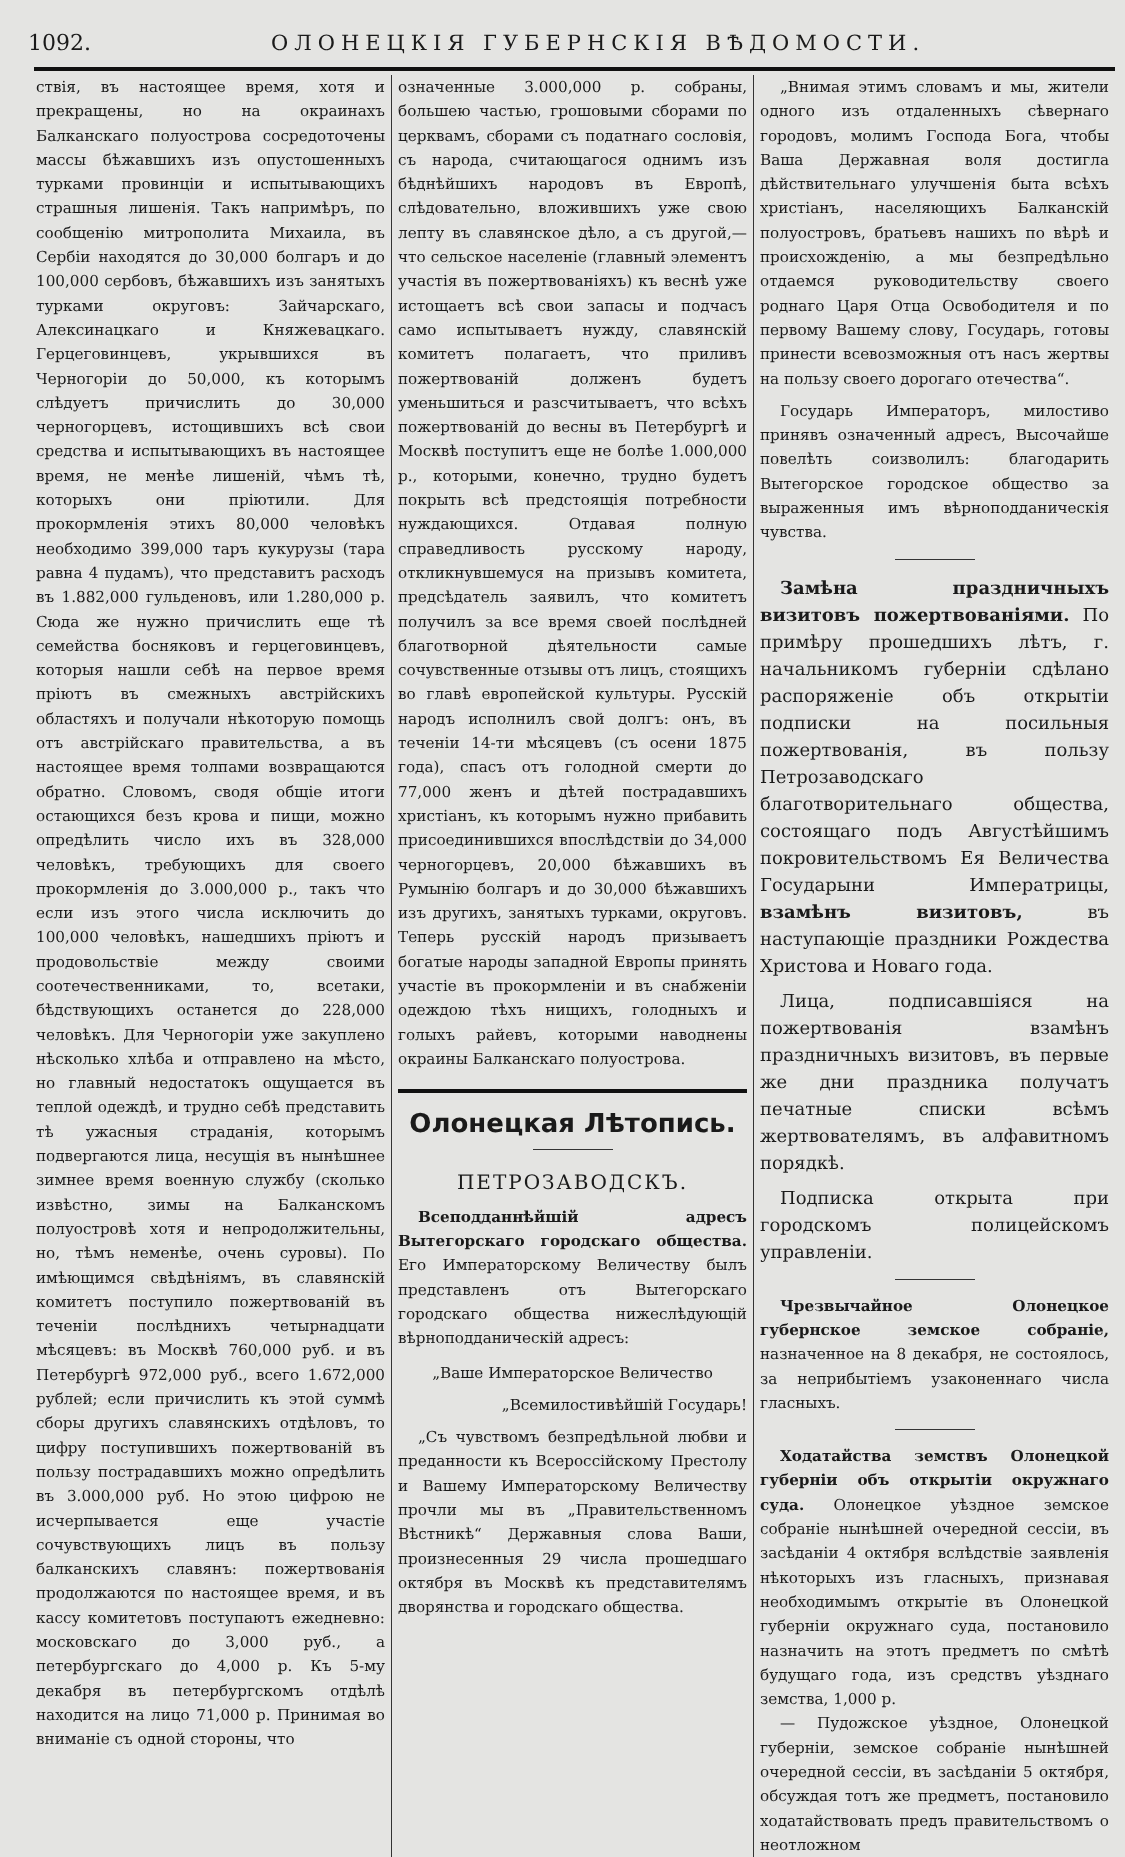1092. ОЛОНЕЦКІЯ ГУБЕРНСКІЯ ВѢДОМОСТИ.
ствія, въ настоящее время, хотя и прекращены, но на окраинахъ Балканскаго полуострова сосредоточены массы бѣжавшихъ изъ опустошенныхъ турками провинціи и испытывающихъ страшныя лишенія. Такъ напримѣръ, по сообщенію митрополита Михаила, въ Сербіи находятся до 30,000 болгаръ и до 100,000 сербовъ, бѣжавшихъ изъ занятыхъ турками округовъ: Зайчарскаго, Алексинацкаго и Княжевацкаго. Герцеговинцевъ, укрывшихся въ Черногоріи до 50,000, къ которымъ слѣдуетъ причислить до 30,000 черногорцевъ, истощившихъ всѣ свои средства и испытывающихъ въ настоящее время, не менѣе лишеній, чѣмъ тѣ, которыхъ они пріютили. Для прокормленія этихъ 80,000 человѣкъ необходимо 399,000 таръ кукурузы (тара равна 4 пудамъ), что представитъ расходъ въ 1.882,000 гульденовъ, или 1.280,000 р. Сюда же нужно причислить еще тѣ семейства босняковъ и герцеговинцевъ, которыя нашли себѣ на первое время пріютъ въ смежныхъ австрійскихъ областяхъ и получали нѣкоторую помощь отъ австрійскаго правительства, а въ настоящее время толпами возвращаются обратно. Словомъ, сводя общіе итоги остающихся безъ крова и пищи, можно опредѣлить число ихъ въ 328,000 человѣкъ, требующихъ для своего прокормленія до 3.000,000 р., такъ что если изъ этого числа исключить до 100,000 человѣкъ, нашедшихъ пріютъ и продовольствіе между своими соотечественниками, то, всетаки, бѣдствующихъ останется до 228,000 человѣкъ. Для Черногоріи уже закуплено нѣсколько хлѣба и отправлено на мѣсто, но главный недостатокъ ощущается въ теплой одеждѣ, и трудно себѣ представить тѣ ужасныя страданія, которымъ подвергаются лица, несущія въ нынѣшнее зимнее время военную службу (сколько извѣстно, зимы на Балканскомъ полуостровѣ хотя и непродолжительны, но, тѣмъ неменѣе, очень суровы). По имѣющимся свѣдѣніямъ, въ славянскій комитетъ поступило пожертвованій въ теченіи послѣднихъ четырнадцати мѣсяцевъ: въ Москвѣ 760,000 руб. и въ Петербургѣ 972,000 руб., всего 1.672,000 рублей; если причислить къ этой суммѣ сборы другихъ славянскихъ отдѣловъ, то цифру поступившихъ пожертвованій въ пользу пострадавшихъ можно опредѣлить въ 3.000,000 руб. Но этою цифрою не исчерпывается еще участіе сочувствующихъ лицъ въ пользу балканскихъ славянъ: пожертвованія продолжаются по настоящее время, и въ кассу комитетовъ поступаютъ ежедневно: московскаго до 3,000 руб., а петербургскаго до 4,000 р. Къ 5-му декабря въ петербургскомъ отдѣлѣ находится на лицо 71,000 р. Принимая во вниманіе съ одной стороны, что
означенные 3.000,000 р. собраны, большею частью, грошовыми сборами по церквамъ, сборами съ податнаго сословія, съ народа, считающагося однимъ изъ бѣднѣйшихъ народовъ въ Европѣ, слѣдовательно, вложившихъ уже свою лепту въ славянское дѣло, а съ другой,—что сельское населеніе (главный элементъ участія въ пожертвованіяхъ) къ веснѣ уже истощаетъ всѣ свои запасы и подчасъ само испытываетъ нужду, славянскій комитетъ полагаетъ, что приливъ пожертвованій долженъ будетъ уменьшиться и разсчитываетъ, что всѣхъ пожертвованій до весны въ Петербургѣ и Москвѣ поступитъ еще не болѣе 1.000,000 р., которыми, конечно, трудно будетъ покрыть всѣ предстоящія потребности нуждающихся. Отдавая полную справедливость русскому народу, откликнувшемуся на призывъ комитета, предсѣдатель заявилъ, что комитетъ получилъ за все время своей послѣдней благотворной дѣятельности самые сочувственные отзывы отъ лицъ, стоящихъ во главѣ европейской культуры. Русскій народъ исполнилъ свой долгъ: онъ, въ теченіи 14-ти мѣсяцевъ (съ осени 1875 года), спасъ отъ голодной смерти до 77,000 женъ и дѣтей пострадавшихъ христіанъ, къ которымъ нужно прибавить присоединившихся впослѣдствіи до 34,000 черногорцевъ, 20,000 бѣжавшихъ въ Румынію болгаръ и до 30,000 бѣжавшихъ изъ другихъ, занятыхъ турками, округовъ. Теперь русскій народъ призываетъ богатые народы западной Европы принять участіе въ прокормленіи и въ снабженіи одеждою тѣхъ нищихъ, голодныхъ и голыхъ райевъ, которыми наводнены окраины Балканскаго полуострова.
Олонецкая Лѣтопись.
ПЕТРОЗАВОДСКЪ.
Всеподданнѣйшій адресъ Вытегорскаго городскаго общества. Его Императорскому Величеству былъ представленъ отъ Вытегорскаго городскаго общества нижеслѣдующій вѣрноподданическій адресъ:
„Ваше Императорское Величество
„Всемилостивѣйшій Государь!
„Съ чувствомъ безпредѣльной любви и преданности къ Всероссійскому Престолу и Вашему Императорскому Величеству прочли мы въ „Правительственномъ Вѣстникѣ“ Державныя слова Ваши, произнесенныя 29 числа прошедшаго октября въ Москвѣ къ представителямъ дворянства и городскаго общества.
„Внимая этимъ словамъ и мы, жители одного изъ отдаленныхъ сѣвернаго городовъ, молимъ Господа Бога, чтобы Ваша Державная воля достигла дѣйствительнаго улучшенія быта всѣхъ христіанъ, населяющихъ Балканскій полуостровъ, братьевъ нашихъ по вѣрѣ и происхожденію, а мы безпредѣльно отдаемся руководительству своего роднаго Царя Отца Освободителя и по первому Вашему слову, Государь, готовы принести всевозможныя отъ насъ жертвы на пользу своего дорогаго отечества“.
Государь Императоръ, милостиво принявъ означенный адресъ, Высочайше повелѣть соизволилъ: благодарить Вытегорское городское общество за выраженныя имъ вѣрноподданическія чувства.
Замѣна праздничныхъ визитовъ пожертвованіями. По примѣру прошедшихъ лѣтъ, г. начальникомъ губерніи сдѣлано распоряженіе объ открытіи подписки на посильныя пожертвованія, въ пользу Петрозаводскаго благотворительнаго общества, состоящаго подъ Августѣйшимъ покровительствомъ Ея Величества Государыни Императрицы, взамѣнъ визитовъ, въ наступающіе праздники Рождества Христова и Новаго года.
Лица, подписавшіяся на пожертвованія взамѣнъ праздничныхъ визитовъ, въ первые же дни праздника получатъ печатные списки всѣмъ жертвователямъ, въ алфавитномъ порядкѣ.
Подписка открыта при городскомъ полицейскомъ управленіи.
Чрезвычайное Олонецкое губернское земское собраніе, назначенное на 8 декабря, не состоялось, за неприбытіемъ узаконеннаго числа гласныхъ.
Ходатайства земствъ Олонецкой губерніи объ открытіи окружнаго суда. Олонецкое уѣздное земское собраніе нынѣшней очередной сессіи, въ засѣданіи 4 октября вслѣдствіе заявленія нѣкоторыхъ изъ гласныхъ, признавая необходимымъ открытіе въ Олонецкой губерніи окружнаго суда, постановило назначить на этотъ предметъ по смѣтѣ будущаго года, изъ средствъ уѣзднаго земства, 1,000 р.
— Пудожское уѣздное, Олонецкой губерніи, земское собраніе нынѣшней очередной сессіи, въ засѣданіи 5 октября, обсуждая тотъ же предметъ, постановило ходатайствовать предъ правительствомъ о неотложном